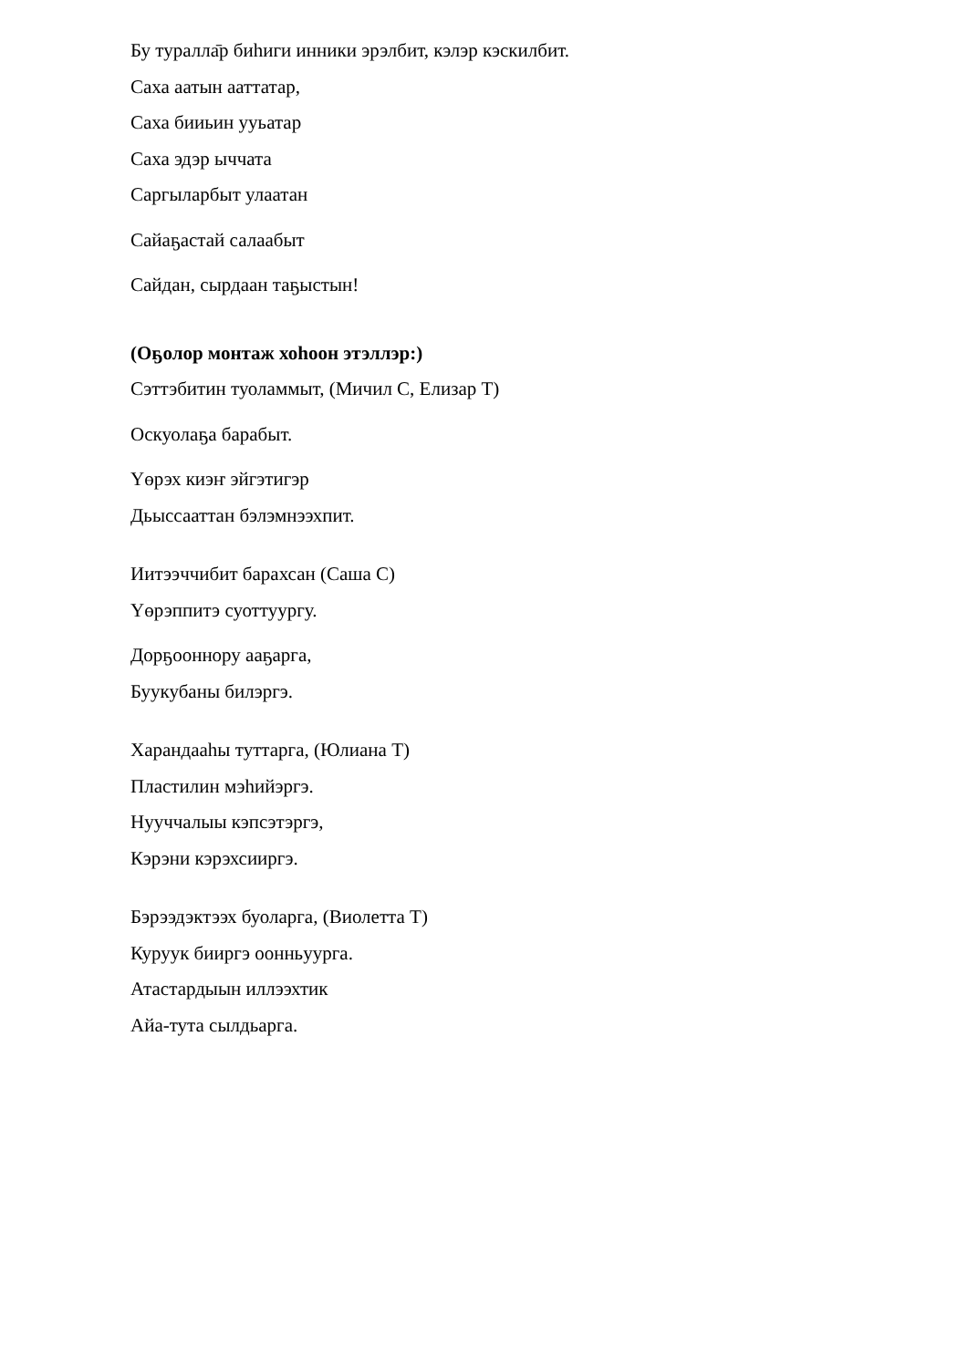Бу туралла̄р биһиги инники эрэлбит, кэлэр кэскилбит.
Саха аатын ааттатар,
Саха бииьин ууьатар
Саха эдэр ыччата
Саргыларбыт улаатан
Сайаҕастай салаабыт
Сайдан, сырдаан таҕыстын!
(Оҕолор монтаж хоһоон этэллэр:)
Сэттэбитин туоламмыт, (Мичил С, Елизар Т)
Оскуолаҕа барабыт.
Үөрэх киэҥ эйгэтигэр
Дьыссааттан бэлэмнээхпит.
Иитээччибит барахсан (Саша С)
Үөрэппитэ суоттуургу.
Дорҕооннору ааҕарга,
Буукубаны билэргэ.
Харандааһы туттарга, (Юлиана Т)
Пластилин мэһийэргэ.
Нууччалыы кэпсэтэргэ,
Кэрэни кэрэхсииргэ.
Бэрээдэктээх буоларга, (Виолетта Т)
Куруук бииргэ оонньуурга.
Атастардыын иллээхтик
Айа-тута сылдьарга.